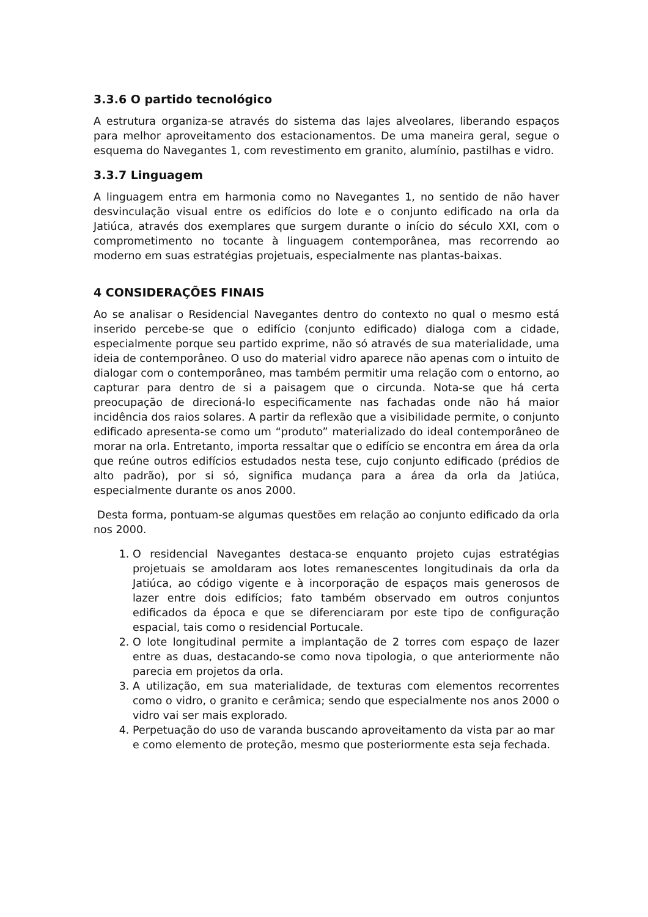3.3.6 O partido tecnológico
A estrutura organiza-se através do sistema das lajes alveolares, liberando espaços para melhor aproveitamento dos estacionamentos. De uma maneira geral, segue o esquema do Navegantes 1, com revestimento em granito, alumínio, pastilhas e vidro.
3.3.7 Linguagem
A linguagem entra em harmonia como no Navegantes 1, no sentido de não haver desvinculação visual entre os edifícios do lote e o conjunto edificado na orla da Jatiúca, através dos exemplares que surgem durante o início do século XXI, com o comprometimento no tocante à linguagem contemporânea, mas recorrendo ao moderno em suas estratégias projetuais, especialmente nas plantas-baixas.
4 CONSIDERAÇÕES FINAIS
Ao se analisar o Residencial Navegantes dentro do contexto no qual o mesmo está inserido percebe-se que o edifício (conjunto edificado) dialoga com a cidade, especialmente porque seu partido exprime, não só através de sua materialidade, uma ideia de contemporâneo. O uso do material vidro aparece não apenas com o intuito de dialogar com o contemporâneo, mas também permitir uma relação com o entorno, ao capturar para dentro de si a paisagem que o circunda. Nota-se que há certa preocupação de direcioná-lo especificamente nas fachadas onde não há maior incidência dos raios solares. A partir da reflexão que a visibilidade permite, o conjunto edificado apresenta-se como um “produto” materializado do ideal contemporâneo de morar na orla. Entretanto, importa ressaltar que o edifício se encontra em área da orla que reúne outros edifícios estudados nesta tese, cujo conjunto edificado (prédios de alto padrão), por si só, significa mudança para a área da orla da Jatiúca, especialmente durante os anos 2000.
Desta forma, pontuam-se algumas questões em relação ao conjunto edificado da orla nos 2000.
1. O residencial Navegantes destaca-se enquanto projeto cujas estratégias projetuais se amoldaram aos lotes remanescentes longitudinais da orla da Jatiúca, ao código vigente e à incorporação de espaços mais generosos de lazer entre dois edifícios; fato também observado em outros conjuntos edificados da época e que se diferenciaram por este tipo de configuração espacial, tais como o residencial Portucale.
2. O lote longitudinal permite a implantação de 2 torres com espaço de lazer entre as duas, destacando-se como nova tipologia, o que anteriormente não parecia em projetos da orla.
3. A utilização, em sua materialidade, de texturas com elementos recorrentes como o vidro, o granito e cerâmica; sendo que especialmente nos anos 2000 o vidro vai ser mais explorado.
4. Perpetuação do uso de varanda buscando aproveitamento da vista par ao mar e como elemento de proteção, mesmo que posteriormente esta seja fechada.